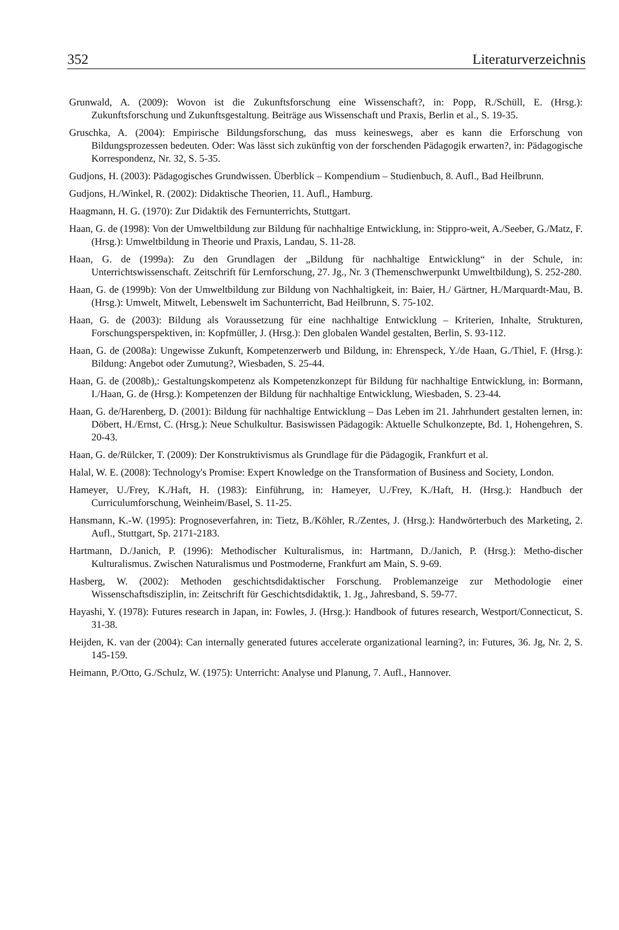352 Literaturverzeichnis
Grunwald, A. (2009): Wovon ist die Zukunftsforschung eine Wissenschaft?, in: Popp, R./Schüll, E. (Hrsg.): Zukunftsforschung und Zukunftsgestaltung. Beiträge aus Wissenschaft und Praxis, Berlin et al., S. 19-35.
Gruschka, A. (2004): Empirische Bildungsforschung, das muss keineswegs, aber es kann die Erforschung von Bildungsprozessen bedeuten. Oder: Was lässt sich zukünftig von der forschenden Pädagogik erwarten?, in: Pädagogische Korrespondenz, Nr. 32, S. 5-35.
Gudjons, H. (2003): Pädagogisches Grundwissen. Überblick – Kompendium – Studienbuch, 8. Aufl., Bad Heilbrunn.
Gudjons, H./Winkel, R. (2002): Didaktische Theorien, 11. Aufl., Hamburg.
Haagmann, H. G. (1970): Zur Didaktik des Fernunterrichts, Stuttgart.
Haan, G. de (1998): Von der Umweltbildung zur Bildung für nachhaltige Entwicklung, in: Stippro-weit, A./Seeber, G./Matz, F. (Hrsg.): Umweltbildung in Theorie und Praxis, Landau, S. 11-28.
Haan, G. de (1999a): Zu den Grundlagen der „Bildung für nachhaltige Entwicklung“ in der Schule, in: Unterrichtswissenschaft. Zeitschrift für Lernforschung, 27. Jg., Nr. 3 (Themenschwerpunkt Umweltbildung), S. 252-280.
Haan, G. de (1999b): Von der Umweltbildung zur Bildung von Nachhaltigkeit, in: Baier, H./ Gärtner, H./Marquardt-Mau, B. (Hrsg.): Umwelt, Mitwelt, Lebenswelt im Sachunterricht, Bad Heilbrunn, S. 75-102.
Haan, G. de (2003): Bildung als Voraussetzung für eine nachhaltige Entwicklung – Kriterien, Inhalte, Strukturen, Forschungsperspektiven, in: Kopfmüller, J. (Hrsg.): Den globalen Wandel gestalten, Berlin, S. 93-112.
Haan, G. de (2008a): Ungewisse Zukunft, Kompetenzerwerb und Bildung, in: Ehrenspeck, Y./de Haan, G./Thiel, F. (Hrsg.): Bildung: Angebot oder Zumutung?, Wiesbaden, S. 25-44.
Haan, G. de (2008b),: Gestaltungskompetenz als Kompetenzkonzept für Bildung für nachhaltige Entwicklung, in: Bormann, I./Haan, G. de (Hrsg.): Kompetenzen der Bildung für nachhaltige Entwicklung, Wiesbaden, S. 23-44.
Haan, G. de/Harenberg, D. (2001): Bildung für nachhaltige Entwicklung – Das Leben im 21. Jahrhundert gestalten lernen, in: Döbert, H./Ernst, C. (Hrsg.): Neue Schulkultur. Basiswissen Pädagogik: Aktuelle Schulkonzepte, Bd. 1, Hohengehren, S. 20-43.
Haan, G. de/Rülcker, T. (2009): Der Konstruktivismus als Grundlage für die Pädagogik, Frankfurt et al.
Halal, W. E. (2008): Technology's Promise: Expert Knowledge on the Transformation of Business and Society, London.
Hameyer, U./Frey, K./Haft, H. (1983): Einführung, in: Hameyer, U./Frey, K./Haft, H. (Hrsg.): Handbuch der Curriculumforschung, Weinheim/Basel, S. 11-25.
Hansmann, K.-W. (1995): Prognoseverfahren, in: Tietz, B./Köhler, R./Zentes, J. (Hrsg.): Handwörterbuch des Marketing, 2. Aufl., Stuttgart, Sp. 2171-2183.
Hartmann, D./Janich, P. (1996): Methodischer Kulturalismus, in: Hartmann, D./Janich, P. (Hrsg.): Metho-discher Kulturalismus. Zwischen Naturalismus und Postmoderne, Frankfurt am Main, S. 9-69.
Hasberg, W. (2002): Methoden geschichtsdidaktischer Forschung. Problemanzeige zur Methodologie einer Wissenschaftsdisziplin, in: Zeitschrift für Geschichtsdidaktik, 1. Jg., Jahresband, S. 59-77.
Hayashi, Y. (1978): Futures research in Japan, in: Fowles, J. (Hrsg.): Handbook of futures research, Westport/Connecticut, S. 31-38.
Heijden, K. van der (2004): Can internally generated futures accelerate organizational learning?, in: Futures, 36. Jg, Nr. 2, S. 145-159.
Heimann, P./Otto, G./Schulz, W. (1975): Unterricht: Analyse und Planung, 7. Aufl., Hannover.